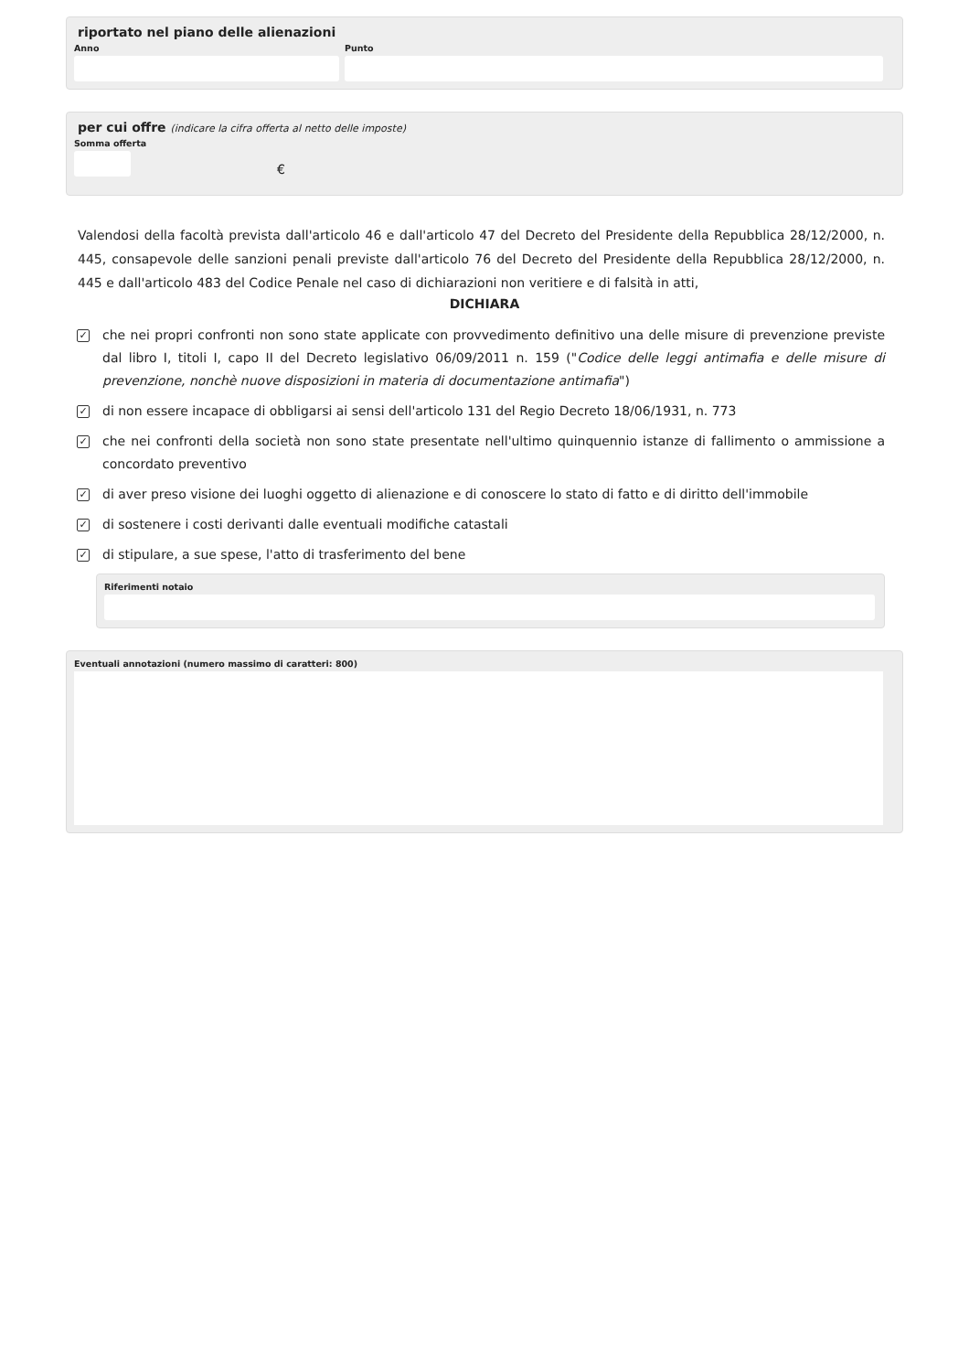riportato nel piano delle alienazioni
Anno Punto
per cui offre (indicare la cifra offerta al netto delle imposte)
Somma offerta
€
Valendosi della facoltà prevista dall'articolo 46 e dall'articolo 47 del Decreto del Presidente della Repubblica 28/12/2000, n. 445, consapevole delle sanzioni penali previste dall'articolo 76 del Decreto del Presidente della Repubblica 28/12/2000, n. 445 e dall'articolo 483 del Codice Penale nel caso di dichiarazioni non veritiere e di falsità in atti,
DICHIARA
✓
che nei propri confronti non sono state applicate con provvedimento definitivo una delle misure di prevenzione previste dal libro I, titoli I, capo II del Decreto legislativo 06/09/2011 n. 159 ("Codice delle leggi antimafia e delle misure di prevenzione, nonchè nuove disposizioni in materia di documentazione antimafia")
✓
di non essere incapace di obbligarsi ai sensi dell'articolo 131 del Regio Decreto 18/06/1931, n. 773
✓
che nei confronti della società non sono state presentate nell'ultimo quinquennio istanze di fallimento o ammissione a concordato preventivo
✓
di aver preso visione dei luoghi oggetto di alienazione e di conoscere lo stato di fatto e di diritto dell'immobile
✓
di sostenere i costi derivanti dalle eventuali modifiche catastali
✓
di stipulare, a sue spese, l'atto di trasferimento del bene
Riferimenti notaio
Eventuali annotazioni (numero massimo di caratteri: 800)